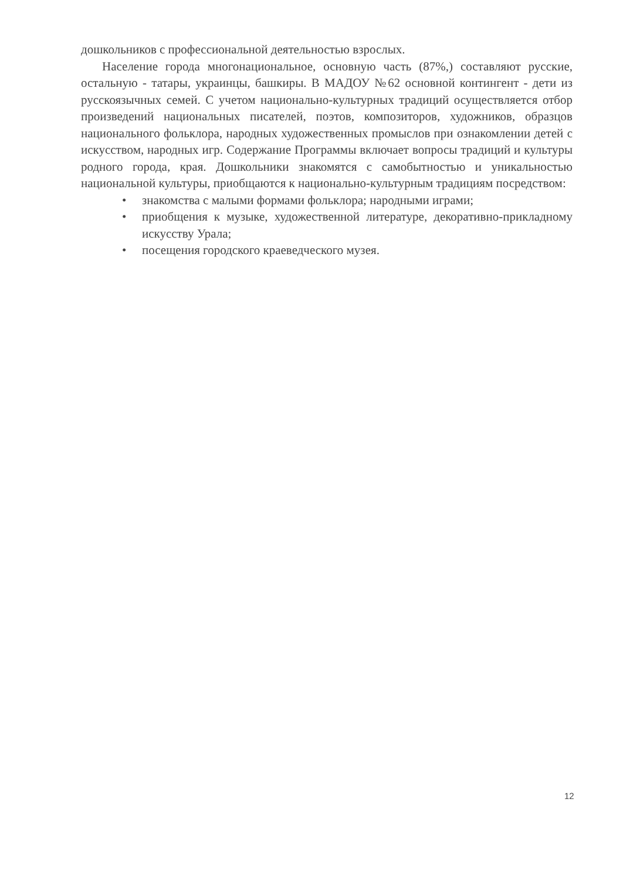дошкольников с профессиональной деятельностью взрослых.
Население города многонациональное, основную часть (87%,) составляют русские, остальную - татары, украинцы, башкиры. В МАДОУ №62 основной контингент - дети из русскоязычных семей. С учетом национально-культурных традиций осуществляется отбор произведений национальных писателей, поэтов, композиторов, художников, образцов национального фольклора, народных художественных промыслов при ознакомлении детей с искусством, народных игр. Содержание Программы включает вопросы традиций и культуры родного города, края. Дошкольники знакомятся с самобытностью и уникальностью национальной культуры, приобщаются к национально-культурным традициям посредством:
• знакомства с малыми формами фольклора; народными играми;
• приобщения к музыке, художественной литературе, декоративно-прикладному искусству Урала;
• посещения городского краеведческого музея.
12